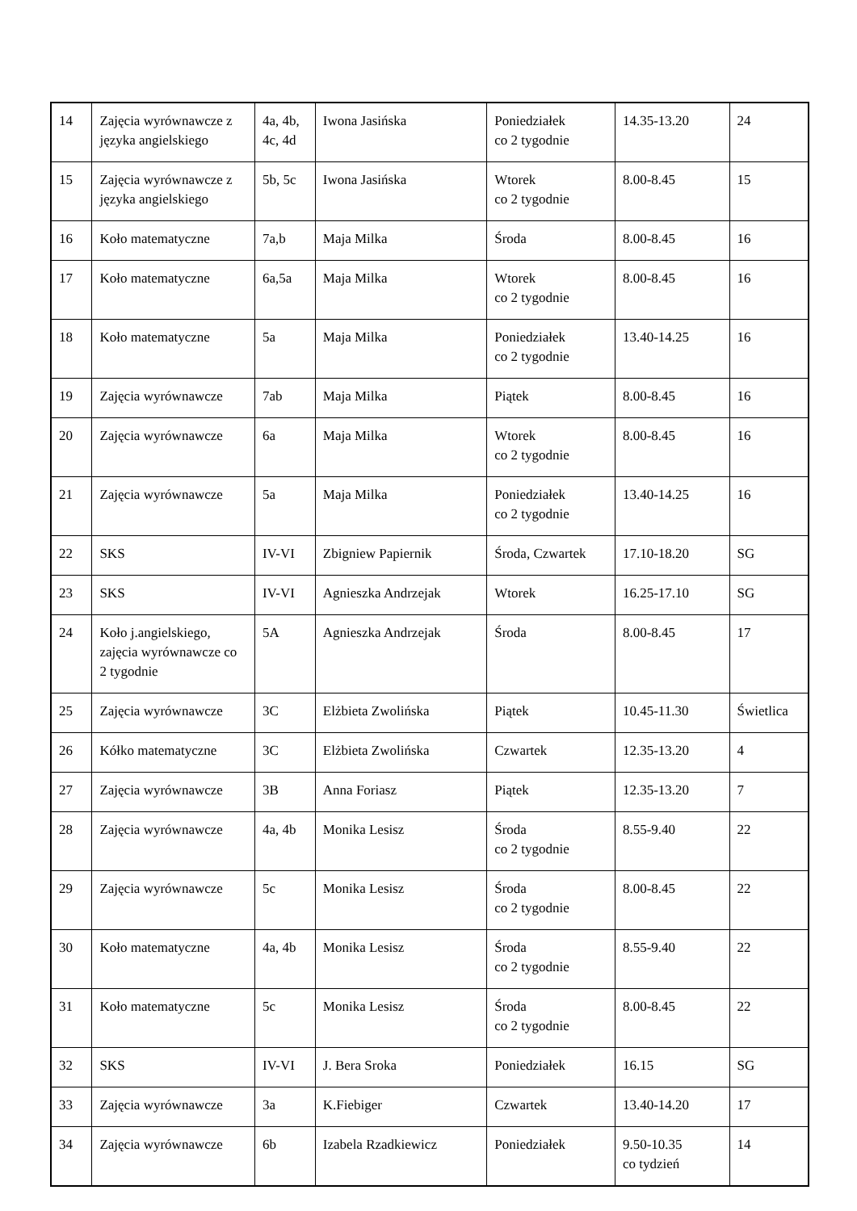| 14 | Zajęcia wyrównawcze z języka angielskiego | 4a, 4b, 4c, 4d | Iwona Jasińska | Poniedziałek co 2 tygodnie | 14.35-13.20 | 24 |
| 15 | Zajęcia wyrównawcze z języka angielskiego | 5b, 5c | Iwona Jasińska | Wtorek co 2 tygodnie | 8.00-8.45 | 15 |
| 16 | Koło matematyczne | 7a,b | Maja Milka | Środa | 8.00-8.45 | 16 |
| 17 | Koło matematyczne | 6a,5a | Maja Milka | Wtorek co 2 tygodnie | 8.00-8.45 | 16 |
| 18 | Koło matematyczne | 5a | Maja Milka | Poniedziałek co 2 tygodnie | 13.40-14.25 | 16 |
| 19 | Zajęcia wyrównawcze | 7ab | Maja Milka | Piątek | 8.00-8.45 | 16 |
| 20 | Zajęcia wyrównawcze | 6a | Maja Milka | Wtorek co 2 tygodnie | 8.00-8.45 | 16 |
| 21 | Zajęcia wyrównawcze | 5a | Maja Milka | Poniedziałek co 2 tygodnie | 13.40-14.25 | 16 |
| 22 | SKS | IV-VI | Zbigniew Papiernik | Środa, Czwartek | 17.10-18.20 | SG |
| 23 | SKS | IV-VI | Agnieszka Andrzejak | Wtorek | 16.25-17.10 | SG |
| 24 | Koło j.angielskiego, zajęcia wyrównawcze co 2 tygodnie | 5A | Agnieszka Andrzejak | Środa | 8.00-8.45 | 17 |
| 25 | Zajęcia wyrównawcze | 3C | Elżbieta Zwolińska | Piątek | 10.45-11.30 | Świetlica |
| 26 | Kółko matematyczne | 3C | Elżbieta Zwolińska | Czwartek | 12.35-13.20 | 4 |
| 27 | Zajęcia wyrównawcze | 3B | Anna Foriasz | Piątek | 12.35-13.20 | 7 |
| 28 | Zajęcia wyrównawcze | 4a, 4b | Monika Lesisz | Środa co 2 tygodnie | 8.55-9.40 | 22 |
| 29 | Zajęcia wyrównawcze | 5c | Monika Lesisz | Środa co 2 tygodnie | 8.00-8.45 | 22 |
| 30 | Koło matematyczne | 4a, 4b | Monika Lesisz | Środa co 2 tygodnie | 8.55-9.40 | 22 |
| 31 | Koło matematyczne | 5c | Monika Lesisz | Środa co 2 tygodnie | 8.00-8.45 | 22 |
| 32 | SKS | IV-VI | J. Bera Sroka | Poniedziałek | 16.15 | SG |
| 33 | Zajęcia wyrównawcze | 3a | K.Fiebiger | Czwartek | 13.40-14.20 | 17 |
| 34 | Zajęcia wyrównawcze | 6b | Izabela Rzadkiewicz | Poniedziałek | 9.50-10.35 co tydzień | 14 |